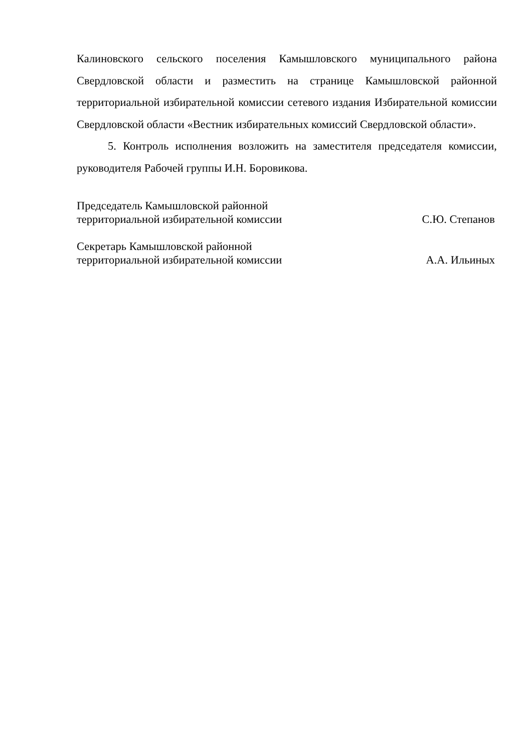Калиновского сельского поселения Камышловского муниципального района Свердловской области и разместить на странице Камышловской районной территориальной избирательной комиссии сетевого издания Избирательной комиссии Свердловской области «Вестник избирательных комиссий Свердловской области».
5. Контроль исполнения возложить на заместителя председателя комиссии, руководителя Рабочей группы И.Н. Боровикова.
Председатель Камышловской районной
территориальной избирательной комиссии
С.Ю. Степанов
Секретарь Камышловской районной
территориальной избирательной комиссии
А.А. Ильиных